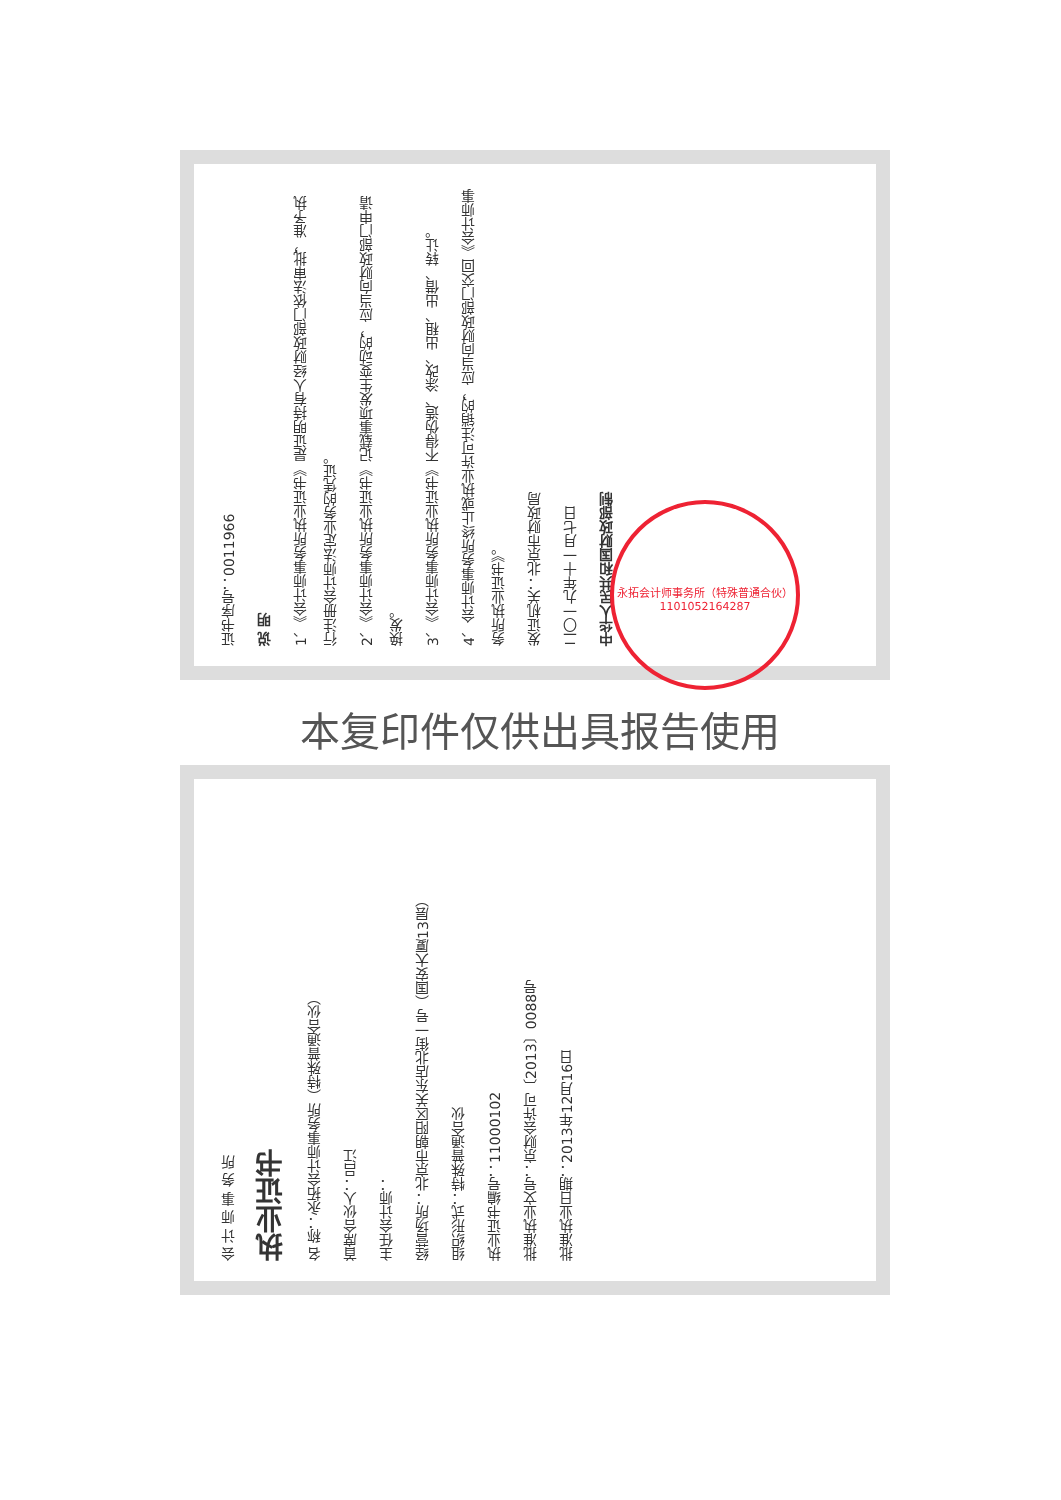证书序号：0011966
说 明
1、《会计师事务所执业证书》是证明持有人经财政部门依法审批，准予执行注册会计师法定业务的凭证。
2、《会计师事务所执业证书》记载事项发生变动的，应当向财政部门申请换发。
3、《会计师事务所执业证书》不得伪造、涂改、出租、出借、转让。
4、会计师事务所终止或执业许可注销的，应当向财政部门交回《会计师事务所执业证书》。
发证机关：北京市财政局
二〇一九年十一月七日
中华人民共和国财政部制
会 计 师 事 务 所
执业证书
名 称：永拓会计师事务所（特殊普通合伙）
首席合伙人：吕江
主任会计师：
经营场所：北京市朝阳区关东店北街一号（国安大厦13层）
组织形式：特殊普通合伙
执业证书编号：11000102
批准执业文号：京财会许可〔2013〕0088号
批准执业日期：2013年12月16日
永拓会计师事务所（特殊普通合伙）
1101052164287
本复印件仅供出具报告使用